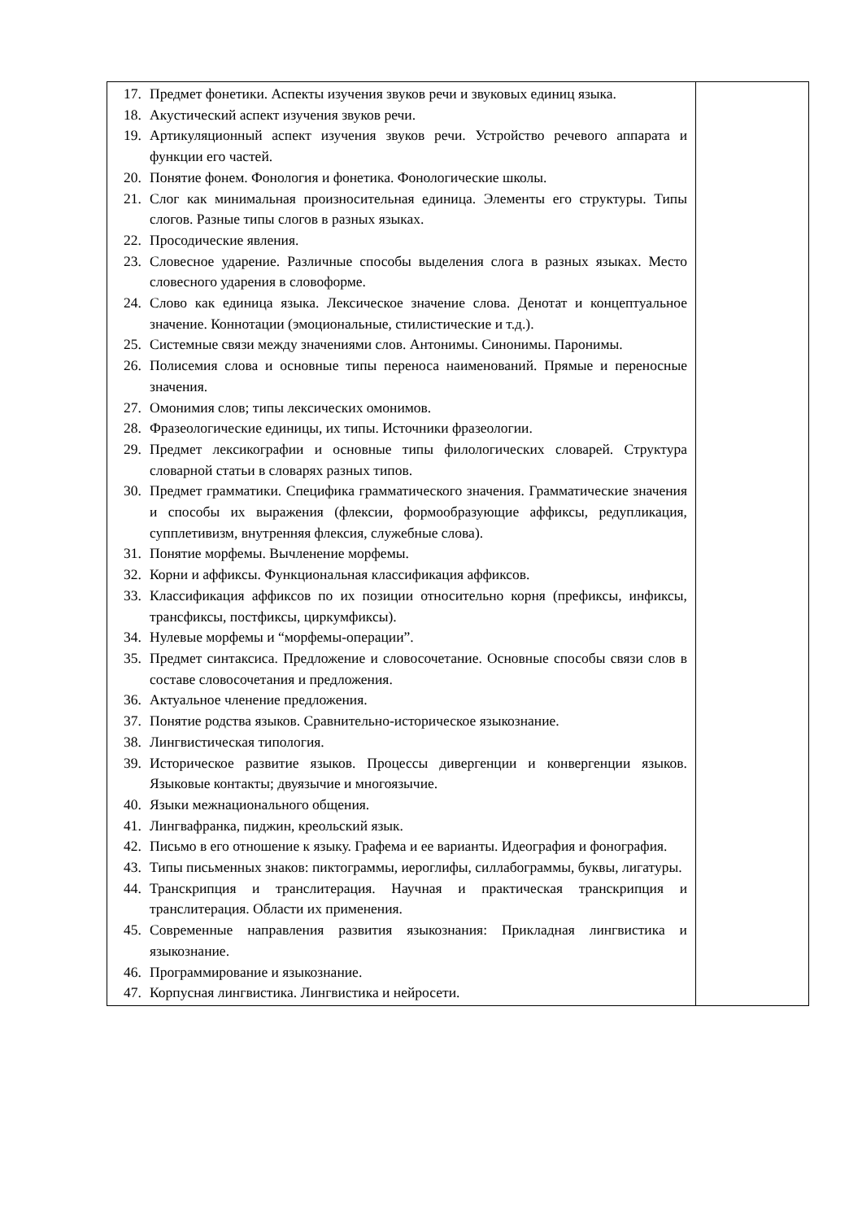| 17. Предмет фонетики. Аспекты изучения звуков речи и звуковых единиц языка. 18. Акустический аспект изучения звуков речи. 19. Артикуляционный аспект изучения звуков речи. Устройство речевого аппарата и функции его частей. 20. Понятие фонем. Фонология и фонетика. Фонологические школы. 21. Слог как минимальная произносительная единица. Элементы его структуры. Типы слогов. Разные типы слогов в разных языках. 22. Просодические явления. 23. Словесное ударение. Различные способы выделения слога в разных языках. Место словесного ударения в словоформе. 24. Слово как единица языка. Лексическое значение слова. Денотат и концептуальное значение. Коннотации (эмоциональные, стилистические и т.д.). 25. Системные связи между значениями слов. Антонимы. Синонимы. Паронимы. 26. Полисемия слова и основные типы переноса наименований. Прямые и переносные значения. 27. Омонимия слов; типы лексических омонимов. 28. Фразеологические единицы, их типы. Источники фразеологии. 29. Предмет лексикографии и основные типы филологических словарей. Структура словарной статьи в словарях разных типов. 30. Предмет грамматики. Специфика грамматического значения. Грамматические значения и способы их выражения (флексии, формообразующие аффиксы, редупликация, супплетивизм, внутренняя флексия, служебные слова). 31. Понятие морфемы. Вычленение морфемы. 32. Корни и аффиксы. Функциональная классификация аффиксов. 33. Классификация аффиксов по их позиции относительно корня (префиксы, инфиксы, трансфиксы, постфиксы, циркумфиксы). 34. Нулевые морфемы и “морфемы-операции”. 35. Предмет синтаксиса. Предложение и словосочетание. Основные способы связи слов в составе словосочетания и предложения. 36. Актуальное членение предложения. 37. Понятие родства языков. Сравнительно-историческое языкознание. 38. Лингвистическая типология. 39. Историческое развитие языков. Процессы дивергенции и конвергенции языков. Языковые контакты; двуязычие и многоязычие. 40. Языки межнационального общения. 41. Лингвафранка, пиджин, креольский язык. 42. Письмо в его отношение к языку. Графема и ее варианты. Идеография и фонография. 43. Типы письменных знаков: пиктограммы, иероглифы, силлабограммы, буквы, лигатуры. 44. Транскрипция и транслитерация. Научная и практическая транскрипция и транслитерация. Области их применения. 45. Современные направления развития языкознания: Прикладная лингвистика и языкознание. 46. Программирование и языкознание. 47. Корпусная лингвистика. Лингвистика и нейросети. | |